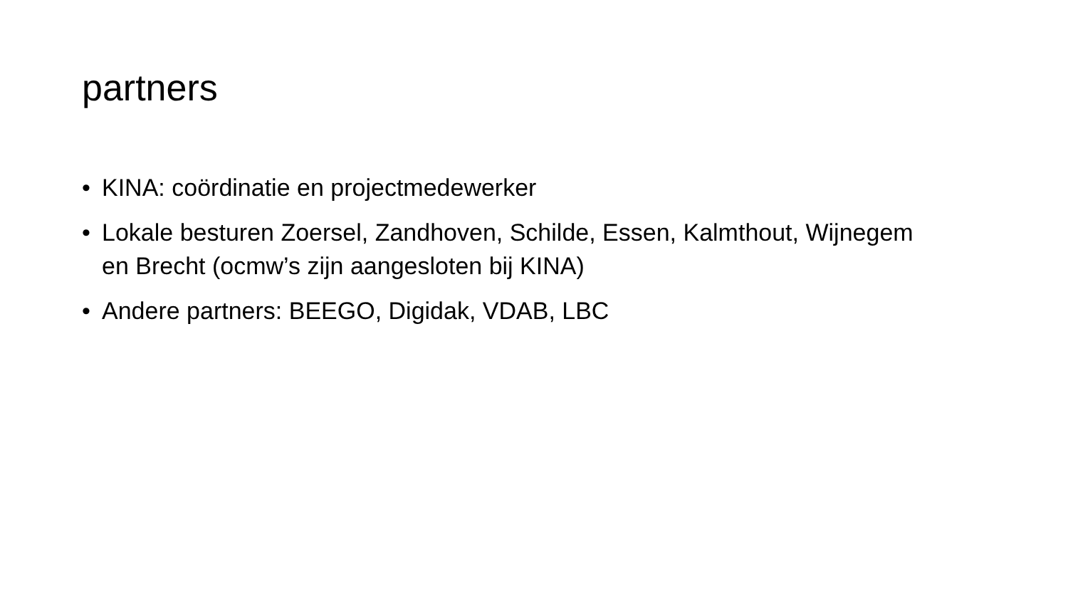partners
• KINA: coördinatie en projectmedewerker
• Lokale besturen Zoersel, Zandhoven, Schilde, Essen, Kalmthout, Wijnegem en Brecht (ocmw’s zijn aangesloten bij KINA)
• Andere partners: BEEGO, Digidak, VDAB, LBC